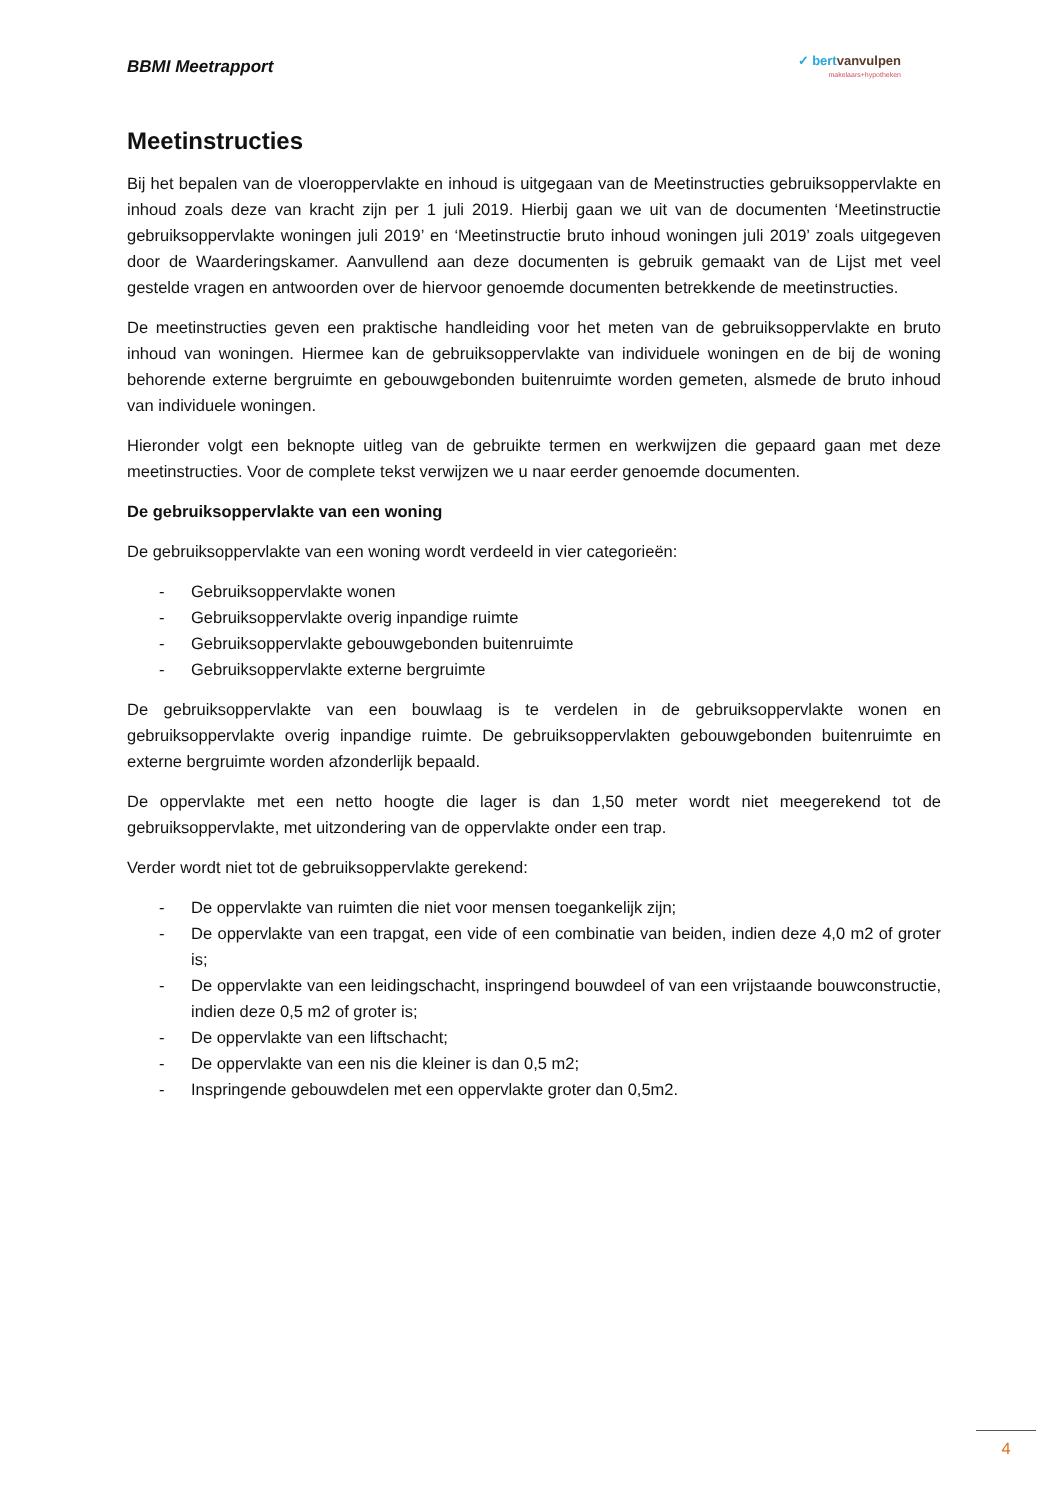BBMI Meetrapport
✓ bert vanvulpen
makelaars+hypotheken
Meetinstructies
Bij het bepalen van de vloeroppervlakte en inhoud is uitgegaan van de Meetinstructies gebruiksoppervlakte en inhoud zoals deze van kracht zijn per 1 juli 2019. Hierbij gaan we uit van de documenten ‘Meetinstructie gebruiksoppervlakte woningen juli 2019’ en ‘Meetinstructie bruto inhoud woningen juli 2019’ zoals uitgegeven door de Waarderingskamer. Aanvullend aan deze documenten is gebruik gemaakt van de Lijst met veel gestelde vragen en antwoorden over de hiervoor genoemde documenten betrekkende de meetinstructies.
De meetinstructies geven een praktische handleiding voor het meten van de gebruiksoppervlakte en bruto inhoud van woningen. Hiermee kan de gebruiksoppervlakte van individuele woningen en de bij de woning behorende externe bergruimte en gebouwgebonden buitenruimte worden gemeten, alsmede de bruto inhoud van individuele woningen.
Hieronder volgt een beknopte uitleg van de gebruikte termen en werkwijzen die gepaard gaan met deze meetinstructies. Voor de complete tekst verwijzen we u naar eerder genoemde documenten.
De gebruiksoppervlakte van een woning
De gebruiksoppervlakte van een woning wordt verdeeld in vier categorieën:
- Gebruiksoppervlakte wonen
- Gebruiksoppervlakte overig inpandige ruimte
- Gebruiksoppervlakte gebouwgebonden buitenruimte
- Gebruiksoppervlakte externe bergruimte
De gebruiksoppervlakte van een bouwlaag is te verdelen in de gebruiksoppervlakte wonen en gebruiksoppervlakte overig inpandige ruimte. De gebruiksoppervlakten gebouwgebonden buitenruimte en externe bergruimte worden afzonderlijk bepaald.
De oppervlakte met een netto hoogte die lager is dan 1,50 meter wordt niet meegerekend tot de gebruiksoppervlakte, met uitzondering van de oppervlakte onder een trap.
Verder wordt niet tot de gebruiksoppervlakte gerekend:
- De oppervlakte van ruimten die niet voor mensen toegankelijk zijn;
- De oppervlakte van een trapgat, een vide of een combinatie van beiden, indien deze 4,0 m2 of groter is;
- De oppervlakte van een leidingschacht, inspringend bouwdeel of van een vrijstaande bouwconstructie, indien deze 0,5 m2 of groter is;
- De oppervlakte van een liftschacht;
- De oppervlakte van een nis die kleiner is dan 0,5 m2;
- Inspringende gebouwdelen met een oppervlakte groter dan 0,5m2.
4